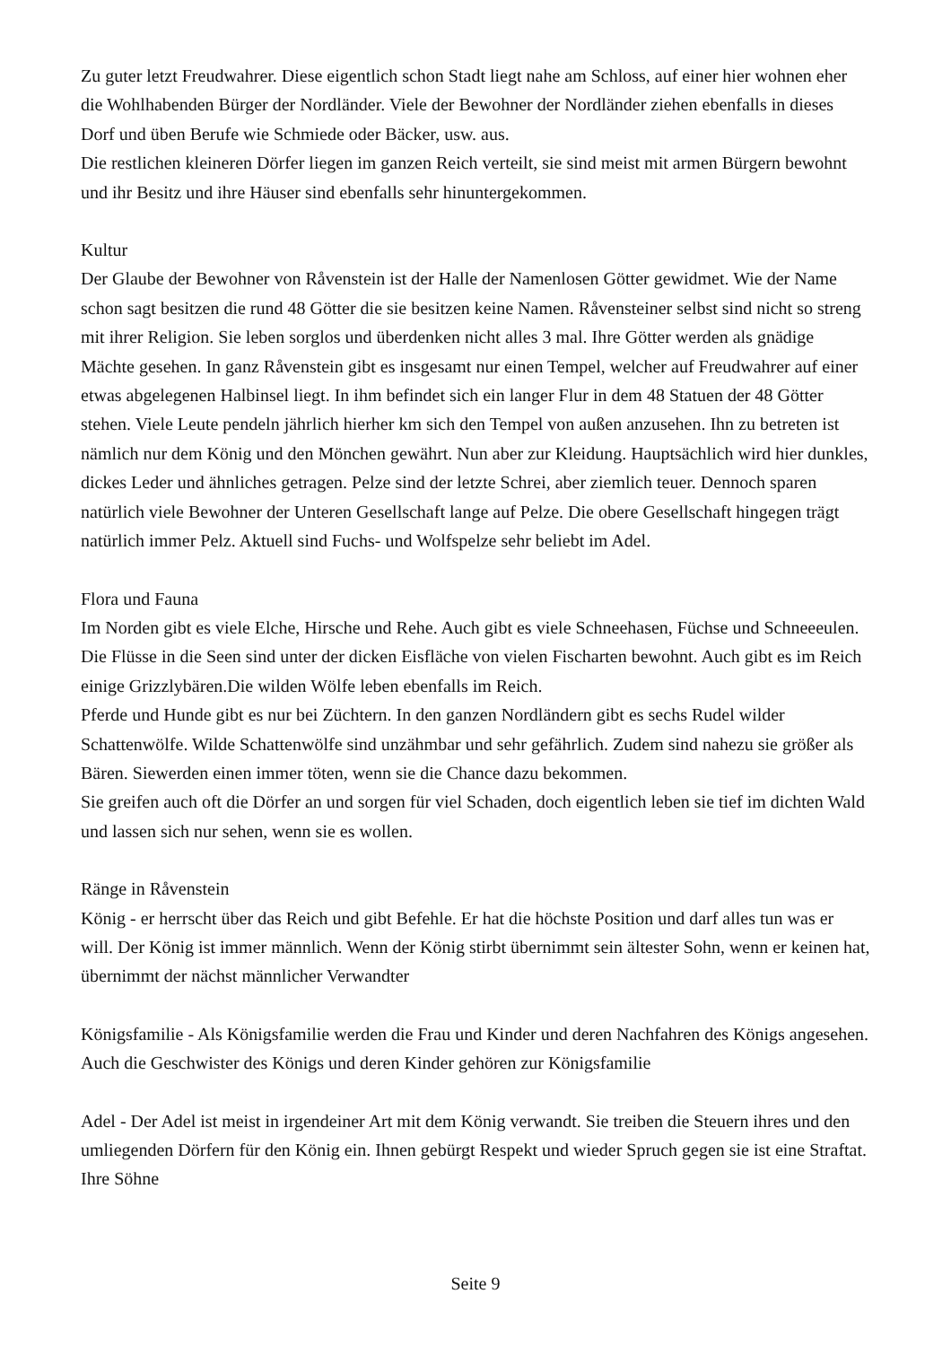Zu guter letzt Freudwahrer. Diese eigentlich schon Stadt liegt nahe am Schloss, auf einer hier wohnen eher die Wohlhabenden Bürger der Nordländer. Viele der Bewohner der Nordländer ziehen ebenfalls in dieses Dorf und üben Berufe wie Schmiede oder Bäcker, usw. aus.
Die restlichen kleineren Dörfer liegen im ganzen Reich verteilt, sie sind meist mit armen Bürgern bewohnt und ihr Besitz und ihre Häuser sind ebenfalls sehr hinuntergekommen.
Kultur
Der Glaube der Bewohner von Råvenstein ist der Halle der Namenlosen Götter gewidmet. Wie der Name schon sagt besitzen die rund 48 Götter die sie besitzen keine Namen. Råvensteiner selbst sind nicht so streng mit ihrer Religion. Sie leben sorglos und überdenken nicht alles 3 mal. Ihre Götter werden als gnädige Mächte gesehen. In ganz Råvenstein gibt es insgesamt nur einen Tempel, welcher auf Freudwahrer auf einer etwas abgelegenen Halbinsel liegt. In ihm befindet sich ein langer Flur in dem 48 Statuen der 48 Götter stehen. Viele Leute pendeln jährlich hierher km sich den Tempel von außen anzusehen. Ihn zu betreten ist nämlich nur dem König und den Mönchen gewährt. Nun aber zur Kleidung. Hauptsächlich wird hier dunkles, dickes Leder und ähnliches getragen. Pelze sind der letzte Schrei, aber ziemlich teuer. Dennoch sparen natürlich viele Bewohner der Unteren Gesellschaft lange auf Pelze. Die obere Gesellschaft hingegen trägt natürlich immer Pelz. Aktuell sind Fuchs- und Wolfspelze sehr beliebt im Adel.
Flora und Fauna
Im Norden gibt es viele Elche, Hirsche und Rehe. Auch gibt es viele Schneehasen, Füchse und Schneeeulen. Die Flüsse in die Seen sind unter der dicken Eisfläche von vielen Fischarten bewohnt. Auch gibt es im Reich einige Grizzlybären.Die wilden Wölfe leben ebenfalls im Reich.
Pferde und Hunde gibt es nur bei Züchtern. In den ganzen Nordländern gibt es sechs Rudel wilder Schattenwölfe. Wilde Schattenwölfe sind unzähmbar und sehr gefährlich. Zudem sind nahezu sie größer als Bären. Siewerden einen immer töten, wenn sie die Chance dazu bekommen.
Sie greifen auch oft die Dörfer an und sorgen für viel Schaden, doch eigentlich leben sie tief im dichten Wald und lassen sich nur sehen, wenn sie es wollen.
Ränge in Råvenstein
König - er herrscht über das Reich und gibt Befehle. Er hat die höchste Position und darf alles tun was er will. Der König ist immer männlich. Wenn der König stirbt übernimmt sein ältester Sohn, wenn er keinen hat, übernimmt der nächst männlicher Verwandter
Königsfamilie - Als Königsfamilie werden die Frau und Kinder und deren Nachfahren des Königs angesehen. Auch die Geschwister des Königs und deren Kinder gehören zur Königsfamilie
Adel - Der Adel ist meist in irgendeiner Art mit dem König verwandt. Sie treiben die Steuern ihres und den umliegenden Dörfern für den König ein. Ihnen gebürgt Respekt und wieder Spruch gegen sie ist eine Straftat.
Ihre Söhne
Seite 9